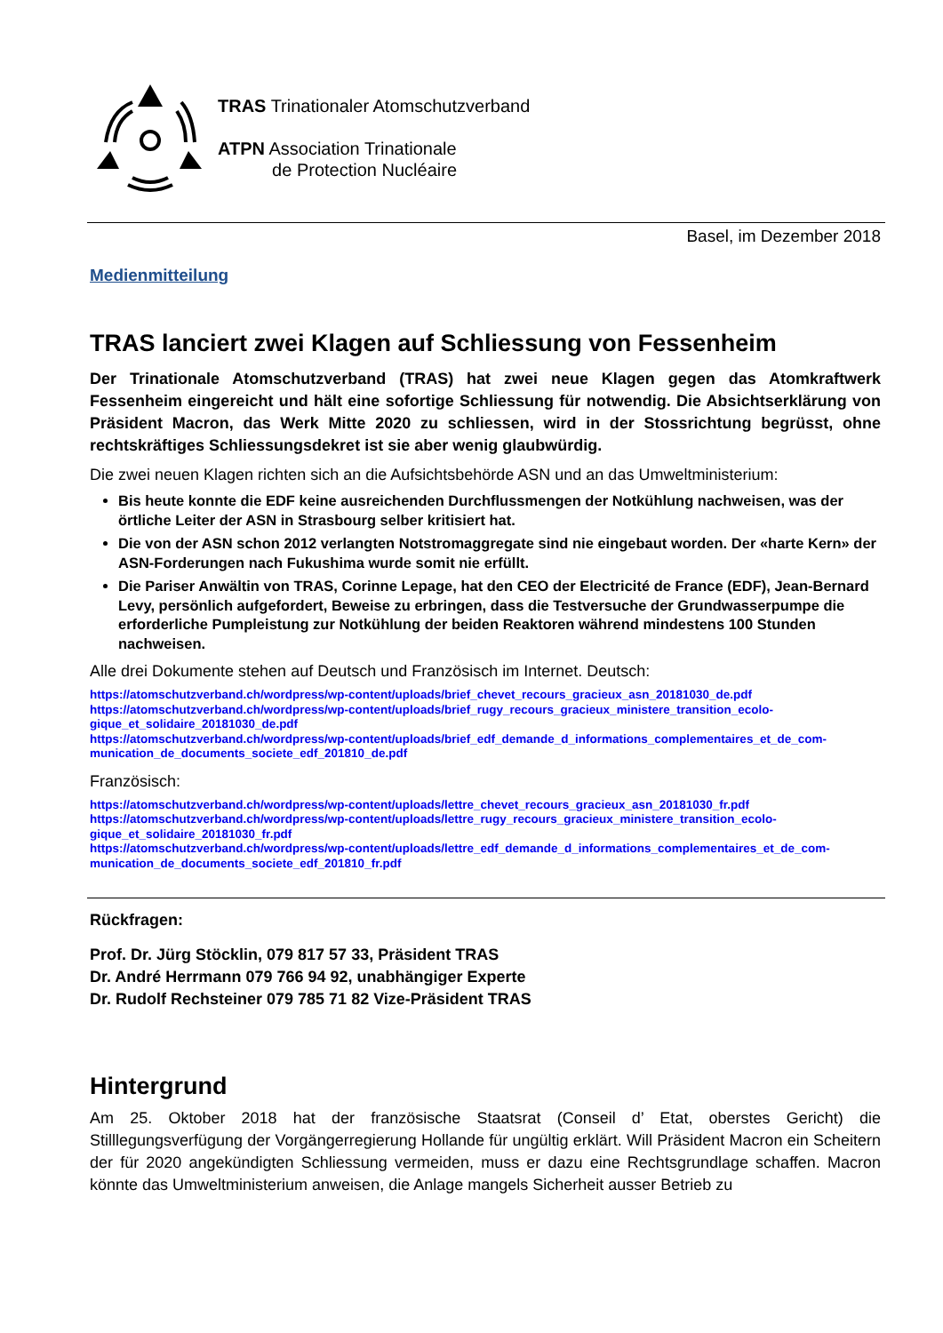TRAS Trinationaler Atomschutzverband
ATPN Association Trinationale
de Protection Nucléaire
Basel, im Dezember 2018
Medienmitteilung
TRAS lanciert zwei Klagen auf Schliessung von Fessenheim
Der Trinationale Atomschutzverband (TRAS) hat zwei neue Klagen gegen das Atomkraftwerk Fessenheim eingereicht und hält eine sofortige Schliessung für notwendig. Die Absichtserklärung von Präsident Macron, das Werk Mitte 2020 zu schliessen, wird in der Stossrichtung begrüsst, ohne rechtskräftiges Schliessungsdekret ist sie aber wenig glaubwürdig.
Die zwei neuen Klagen richten sich an die Aufsichtsbehörde ASN und an das Umweltministerium:
Bis heute konnte die EDF keine ausreichenden Durchflussmengen der Notkühlung nachweisen, was der örtliche Leiter der ASN in Strasbourg selber kritisiert hat.
Die von der ASN schon 2012 verlangten Notstromaggregate sind nie eingebaut worden. Der «harte Kern» der ASN-Forderungen nach Fukushima wurde somit nie erfüllt.
Die Pariser Anwältin von TRAS, Corinne Lepage, hat den CEO der Electricité de France (EDF), Jean-Bernard Levy, persönlich aufgefordert, Beweise zu erbringen, dass die Testversuche der Grundwasserpumpe die erforderliche Pumpleistung zur Notkühlung der beiden Reaktoren während mindestens 100 Stunden nachweisen.
Alle drei Dokumente stehen auf Deutsch und Französisch im Internet. Deutsch:
https://atomschutzverband.ch/wordpress/wp-content/uploads/brief_chevet_recours_gracieux_asn_20181030_de.pdf
https://atomschutzverband.ch/wordpress/wp-content/uploads/brief_rugy_recours_gracieux_ministere_transition_ecolo-gique_et_solidaire_20181030_de.pdf
https://atomschutzverband.ch/wordpress/wp-content/uploads/brief_edf_demande_d_informations_complementaires_et_de_com-munication_de_documents_societe_edf_201810_de.pdf
Französisch:
https://atomschutzverband.ch/wordpress/wp-content/uploads/lettre_chevet_recours_gracieux_asn_20181030_fr.pdf
https://atomschutzverband.ch/wordpress/wp-content/uploads/lettre_rugy_recours_gracieux_ministere_transition_ecolo-gique_et_solidaire_20181030_fr.pdf
https://atomschutzverband.ch/wordpress/wp-content/uploads/lettre_edf_demande_d_informations_complementaires_et_de_com-munication_de_documents_societe_edf_201810_fr.pdf
Rückfragen:
Prof. Dr. Jürg Stöcklin, 079 817 57 33, Präsident TRAS
Dr. André Herrmann 079 766 94 92, unabhängiger Experte
Dr. Rudolf Rechsteiner 079 785 71 82 Vize-Präsident TRAS
Hintergrund
Am 25. Oktober 2018 hat der französische Staatsrat (Conseil d’ Etat, oberstes Gericht) die Stilllegungsverfügung der Vorgängerregierung Hollande für ungültig erklärt. Will Präsident Macron ein Scheitern der für 2020 angekündigten Schliessung vermeiden, muss er dazu eine Rechtsgrundlage schaffen. Macron könnte das Umweltministerium anweisen, die Anlage mangels Sicherheit ausser Betrieb zu